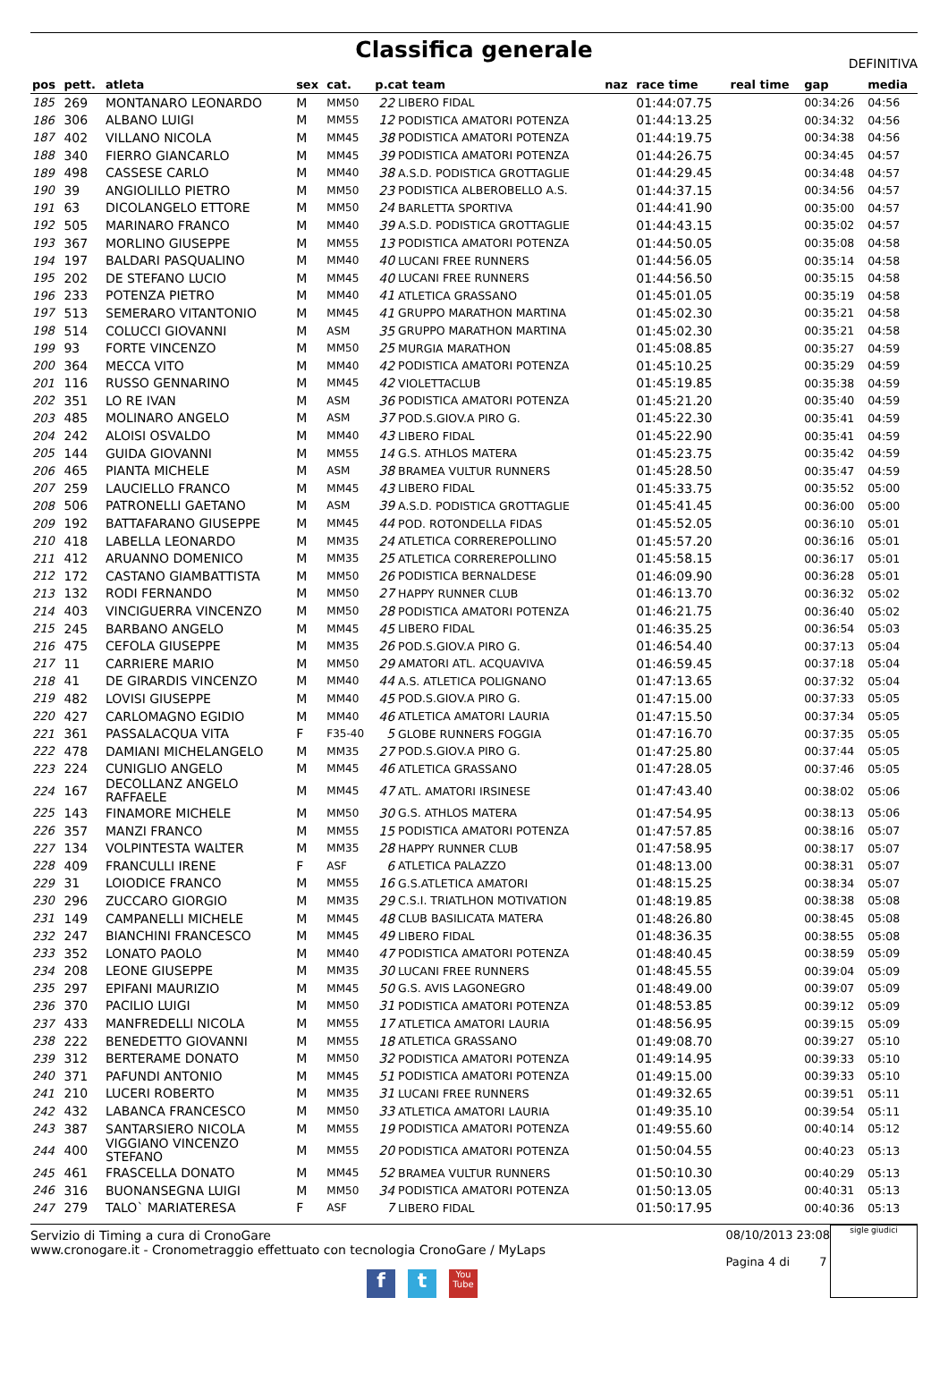Classifica generale
DEFINITIVA
| pos | pett. | atleta | sex | cat. | p.cat team | | naz | race time | real time | gap | media |
| --- | --- | --- | --- | --- | --- | --- | --- | --- | --- | --- | --- |
| 185 | 269 | MONTANARO LEONARDO | M | MM50 | 22 | LIBERO FIDAL | | 01:44:07.75 | | 00:34:26 | 04:56 |
| 186 | 306 | ALBANO LUIGI | M | MM55 | 12 | PODISTICA AMATORI POTENZA | | 01:44:13.25 | | 00:34:32 | 04:56 |
| 187 | 402 | VILLANO NICOLA | M | MM45 | 38 | PODISTICA AMATORI POTENZA | | 01:44:19.75 | | 00:34:38 | 04:56 |
| 188 | 340 | FIERRO GIANCARLO | M | MM45 | 39 | PODISTICA AMATORI POTENZA | | 01:44:26.75 | | 00:34:45 | 04:57 |
| 189 | 498 | CASSESE CARLO | M | MM40 | 38 | A.S.D. PODISTICA GROTTAGLIE | | 01:44:29.45 | | 00:34:48 | 04:57 |
| 190 | 39 | ANGIOLILLO PIETRO | M | MM50 | 23 | PODISTICA ALBEROBELLO A.S. | | 01:44:37.15 | | 00:34:56 | 04:57 |
| 191 | 63 | DICOLANGELO ETTORE | M | MM50 | 24 | BARLETTA SPORTIVA | | 01:44:41.90 | | 00:35:00 | 04:57 |
| 192 | 505 | MARINARO FRANCO | M | MM40 | 39 | A.S.D. PODISTICA GROTTAGLIE | | 01:44:43.15 | | 00:35:02 | 04:57 |
| 193 | 367 | MORLINO GIUSEPPE | M | MM55 | 13 | PODISTICA AMATORI POTENZA | | 01:44:50.05 | | 00:35:08 | 04:58 |
| 194 | 197 | BALDARI PASQUALINO | M | MM40 | 40 | LUCANI FREE RUNNERS | | 01:44:56.05 | | 00:35:14 | 04:58 |
| 195 | 202 | DE STEFANO LUCIO | M | MM45 | 40 | LUCANI FREE RUNNERS | | 01:44:56.50 | | 00:35:15 | 04:58 |
| 196 | 233 | POTENZA PIETRO | M | MM40 | 41 | ATLETICA GRASSANO | | 01:45:01.05 | | 00:35:19 | 04:58 |
| 197 | 513 | SEMERARO VITANTONIO | M | MM45 | 41 | GRUPPO MARATHON MARTINA | | 01:45:02.30 | | 00:35:21 | 04:58 |
| 198 | 514 | COLUCCI GIOVANNI | M | ASM | 35 | GRUPPO MARATHON MARTINA | | 01:45:02.30 | | 00:35:21 | 04:58 |
| 199 | 93 | FORTE VINCENZO | M | MM50 | 25 | MURGIA MARATHON | | 01:45:08.85 | | 00:35:27 | 04:59 |
| 200 | 364 | MECCA VITO | M | MM40 | 42 | PODISTICA AMATORI POTENZA | | 01:45:10.25 | | 00:35:29 | 04:59 |
| 201 | 116 | RUSSO GENNARINO | M | MM45 | 42 | VIOLETTACLUB | | 01:45:19.85 | | 00:35:38 | 04:59 |
| 202 | 351 | LO RE IVAN | M | ASM | 36 | PODISTICA AMATORI POTENZA | | 01:45:21.20 | | 00:35:40 | 04:59 |
| 203 | 485 | MOLINARO ANGELO | M | ASM | 37 | POD.S.GIOV.A PIRO G. | | 01:45:22.30 | | 00:35:41 | 04:59 |
| 204 | 242 | ALOISI OSVALDO | M | MM40 | 43 | LIBERO FIDAL | | 01:45:22.90 | | 00:35:41 | 04:59 |
| 205 | 144 | GUIDA GIOVANNI | M | MM55 | 14 | G.S. ATHLOS MATERA | | 01:45:23.75 | | 00:35:42 | 04:59 |
| 206 | 465 | PIANTA MICHELE | M | ASM | 38 | BRAMEA VULTUR RUNNERS | | 01:45:28.50 | | 00:35:47 | 04:59 |
| 207 | 259 | LAUCIELLO FRANCO | M | MM45 | 43 | LIBERO FIDAL | | 01:45:33.75 | | 00:35:52 | 05:00 |
| 208 | 506 | PATRONELLI GAETANO | M | ASM | 39 | A.S.D. PODISTICA GROTTAGLIE | | 01:45:41.45 | | 00:36:00 | 05:00 |
| 209 | 192 | BATTAFARANO GIUSEPPE | M | MM45 | 44 | POD. ROTONDELLA FIDAS | | 01:45:52.05 | | 00:36:10 | 05:01 |
| 210 | 418 | LABELLA LEONARDO | M | MM35 | 24 | ATLETICA CORREREPOLLINO | | 01:45:57.20 | | 00:36:16 | 05:01 |
| 211 | 412 | ARUANNO DOMENICO | M | MM35 | 25 | ATLETICA CORREREPOLLINO | | 01:45:58.15 | | 00:36:17 | 05:01 |
| 212 | 172 | CASTANO GIAMBATTISTA | M | MM50 | 26 | PODISTICA BERNALDESE | | 01:46:09.90 | | 00:36:28 | 05:01 |
| 213 | 132 | RODI FERNANDO | M | MM50 | 27 | HAPPY RUNNER CLUB | | 01:46:13.70 | | 00:36:32 | 05:02 |
| 214 | 403 | VINCIGUERRA VINCENZO | M | MM50 | 28 | PODISTICA AMATORI POTENZA | | 01:46:21.75 | | 00:36:40 | 05:02 |
| 215 | 245 | BARBANO ANGELO | M | MM45 | 45 | LIBERO FIDAL | | 01:46:35.25 | | 00:36:54 | 05:03 |
| 216 | 475 | CEFOLA GIUSEPPE | M | MM35 | 26 | POD.S.GIOV.A PIRO G. | | 01:46:54.40 | | 00:37:13 | 05:04 |
| 217 | 11 | CARRIERE MARIO | M | MM50 | 29 | AMATORI ATL. ACQUAVIVA | | 01:46:59.45 | | 00:37:18 | 05:04 |
| 218 | 41 | DE GIRARDIS VINCENZO | M | MM40 | 44 | A.S. ATLETICA POLIGNANO | | 01:47:13.65 | | 00:37:32 | 05:04 |
| 219 | 482 | LOVISI GIUSEPPE | M | MM40 | 45 | POD.S.GIOV.A PIRO G. | | 01:47:15.00 | | 00:37:33 | 05:05 |
| 220 | 427 | CARLOMAGNO EGIDIO | M | MM40 | 46 | ATLETICA AMATORI LAURIA | | 01:47:15.50 | | 00:37:34 | 05:05 |
| 221 | 361 | PASSALACQUA VITA | F | F35-40 | 5 | GLOBE RUNNERS FOGGIA | | 01:47:16.70 | | 00:37:35 | 05:05 |
| 222 | 478 | DAMIANI MICHELANGELO | M | MM35 | 27 | POD.S.GIOV.A PIRO G. | | 01:47:25.80 | | 00:37:44 | 05:05 |
| 223 | 224 | CUNIGLIO ANGELO | M | MM45 | 46 | ATLETICA GRASSANO | | 01:47:28.05 | | 00:37:46 | 05:05 |
| 224 | 167 | DECOLLANZ ANGELO RAFFAELE | M | MM45 | 47 | ATL. AMATORI IRSINESE | | 01:47:43.40 | | 00:38:02 | 05:06 |
| 225 | 143 | FINAMORE MICHELE | M | MM50 | 30 | G.S. ATHLOS MATERA | | 01:47:54.95 | | 00:38:13 | 05:06 |
| 226 | 357 | MANZI FRANCO | M | MM55 | 15 | PODISTICA AMATORI POTENZA | | 01:47:57.85 | | 00:38:16 | 05:07 |
| 227 | 134 | VOLPINTESTA WALTER | M | MM35 | 28 | HAPPY RUNNER CLUB | | 01:47:58.95 | | 00:38:17 | 05:07 |
| 228 | 409 | FRANCULLI IRENE | F | ASF | 6 | ATLETICA PALAZZO | | 01:48:13.00 | | 00:38:31 | 05:07 |
| 229 | 31 | LOIODICE FRANCO | M | MM55 | 16 | G.S.ATLETICA AMATORI | | 01:48:15.25 | | 00:38:34 | 05:07 |
| 230 | 296 | ZUCCARO GIORGIO | M | MM35 | 29 | C.S.I. TRIATLHON MOTIVATION | | 01:48:19.85 | | 00:38:38 | 05:08 |
| 231 | 149 | CAMPANELLI MICHELE | M | MM45 | 48 | CLUB BASILICATA MATERA | | 01:48:26.80 | | 00:38:45 | 05:08 |
| 232 | 247 | BIANCHINI FRANCESCO | M | MM45 | 49 | LIBERO FIDAL | | 01:48:36.35 | | 00:38:55 | 05:08 |
| 233 | 352 | LONATO PAOLO | M | MM40 | 47 | PODISTICA AMATORI POTENZA | | 01:48:40.45 | | 00:38:59 | 05:09 |
| 234 | 208 | LEONE GIUSEPPE | M | MM35 | 30 | LUCANI FREE RUNNERS | | 01:48:45.55 | | 00:39:04 | 05:09 |
| 235 | 297 | EPIFANI MAURIZIO | M | MM45 | 50 | G.S. AVIS LAGONEGRO | | 01:48:49.00 | | 00:39:07 | 05:09 |
| 236 | 370 | PACILIO LUIGI | M | MM50 | 31 | PODISTICA AMATORI POTENZA | | 01:48:53.85 | | 00:39:12 | 05:09 |
| 237 | 433 | MANFREDELLI NICOLA | M | MM55 | 17 | ATLETICA AMATORI LAURIA | | 01:48:56.95 | | 00:39:15 | 05:09 |
| 238 | 222 | BENEDETTO GIOVANNI | M | MM55 | 18 | ATLETICA GRASSANO | | 01:49:08.70 | | 00:39:27 | 05:10 |
| 239 | 312 | BERTERAME DONATO | M | MM50 | 32 | PODISTICA AMATORI POTENZA | | 01:49:14.95 | | 00:39:33 | 05:10 |
| 240 | 371 | PAFUNDI ANTONIO | M | MM45 | 51 | PODISTICA AMATORI POTENZA | | 01:49:15.00 | | 00:39:33 | 05:10 |
| 241 | 210 | LUCERI ROBERTO | M | MM35 | 31 | LUCANI FREE RUNNERS | | 01:49:32.65 | | 00:39:51 | 05:11 |
| 242 | 432 | LABANCA FRANCESCO | M | MM50 | 33 | ATLETICA AMATORI LAURIA | | 01:49:35.10 | | 00:39:54 | 05:11 |
| 243 | 387 | SANTARSIERO NICOLA | M | MM55 | 19 | PODISTICA AMATORI POTENZA | | 01:49:55.60 | | 00:40:14 | 05:12 |
| 244 | 400 | VIGGIANO VINCENZO STEFANO | M | MM55 | 20 | PODISTICA AMATORI POTENZA | | 01:50:04.55 | | 00:40:23 | 05:13 |
| 245 | 461 | FRASCELLA DONATO | M | MM45 | 52 | BRAMEA VULTUR RUNNERS | | 01:50:10.30 | | 00:40:29 | 05:13 |
| 246 | 316 | BUONANSEGNA LUIGI | M | MM50 | 34 | PODISTICA AMATORI POTENZA | | 01:50:13.05 | | 00:40:31 | 05:13 |
| 247 | 279 | TALO` MARIATERESA | F | ASF | 7 | LIBERO FIDAL | | 01:50:17.95 | | 00:40:36 | 05:13 |
Servizio di Timing a cura di CronoGare
www.cronogare.it - Cronometraggio effettuato con tecnologia CronoGare / MyLaps
08/10/2013 23:08
Pagina 4 di 7
sigle giudici
f t You Tube